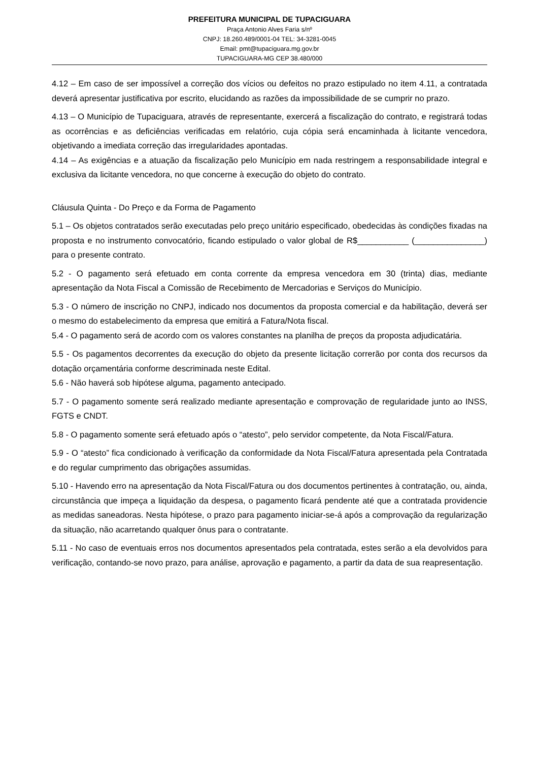PREFEITURA MUNICIPAL DE TUPACIGUARA
Praça Antonio Alves Faria s/nº
CNPJ: 18.260.489/0001-04 TEL: 34-3281-0045
Email: pmt@tupaciguara.mg.gov.br
TUPACIGUARA-MG CEP 38.480/000
4.12 – Em caso de ser impossível a correção dos vícios ou defeitos no prazo estipulado no item 4.11, a contratada deverá apresentar justificativa por escrito, elucidando as razões da impossibilidade de se cumprir no prazo.
4.13 – O Município de Tupaciguara, através de representante, exercerá a fiscalização do contrato, e registrará todas as ocorrências e as deficiências verificadas em relatório, cuja cópia será encaminhada à licitante vencedora, objetivando a imediata correção das irregularidades apontadas.
4.14 – As exigências e a atuação da fiscalização pelo Município em nada restringem a responsabilidade integral e exclusiva da licitante vencedora, no que concerne à execução do objeto do contrato.
Cláusula Quinta - Do Preço e da Forma de Pagamento
5.1 – Os objetos contratados serão executadas pelo preço unitário especificado, obedecidas às condições fixadas na proposta e no instrumento convocatório, ficando estipulado o valor global de R$___________ (_______________) para o presente contrato.
5.2 - O pagamento será efetuado em conta corrente da empresa vencedora em 30 (trinta) dias, mediante apresentação da Nota Fiscal a Comissão de Recebimento de Mercadorias e Serviços do Município.
5.3 - O número de inscrição no CNPJ, indicado nos documentos da proposta comercial e da habilitação, deverá ser o mesmo do estabelecimento da empresa que emitirá a Fatura/Nota fiscal.
5.4 - O pagamento será de acordo com os valores constantes na planilha de preços da proposta adjudicatária.
5.5 - Os pagamentos decorrentes da execução do objeto da presente licitação correrão por conta dos recursos da dotação orçamentária conforme descriminada neste Edital.
5.6 - Não haverá sob hipótese alguma, pagamento antecipado.
5.7 - O pagamento somente será realizado mediante apresentação e comprovação de regularidade junto ao INSS, FGTS e CNDT.
5.8 - O pagamento somente será efetuado após o “atesto”, pelo servidor competente, da Nota Fiscal/Fatura.
5.9 - O “atesto” fica condicionado à verificação da conformidade da Nota Fiscal/Fatura apresentada pela Contratada e do regular cumprimento das obrigações assumidas.
5.10 - Havendo erro na apresentação da Nota Fiscal/Fatura ou dos documentos pertinentes à contratação, ou, ainda, circunstância que impeça a liquidação da despesa, o pagamento ficará pendente até que a contratada providencie as medidas saneadoras. Nesta hipótese, o prazo para pagamento iniciar-se-á após a comprovação da regularização da situação, não acarretando qualquer ônus para o contratante.
5.11 - No caso de eventuais erros nos documentos apresentados pela contratada, estes serão a ela devolvidos para verificação, contando-se novo prazo, para análise, aprovação e pagamento, a partir da data de sua reapresentação.